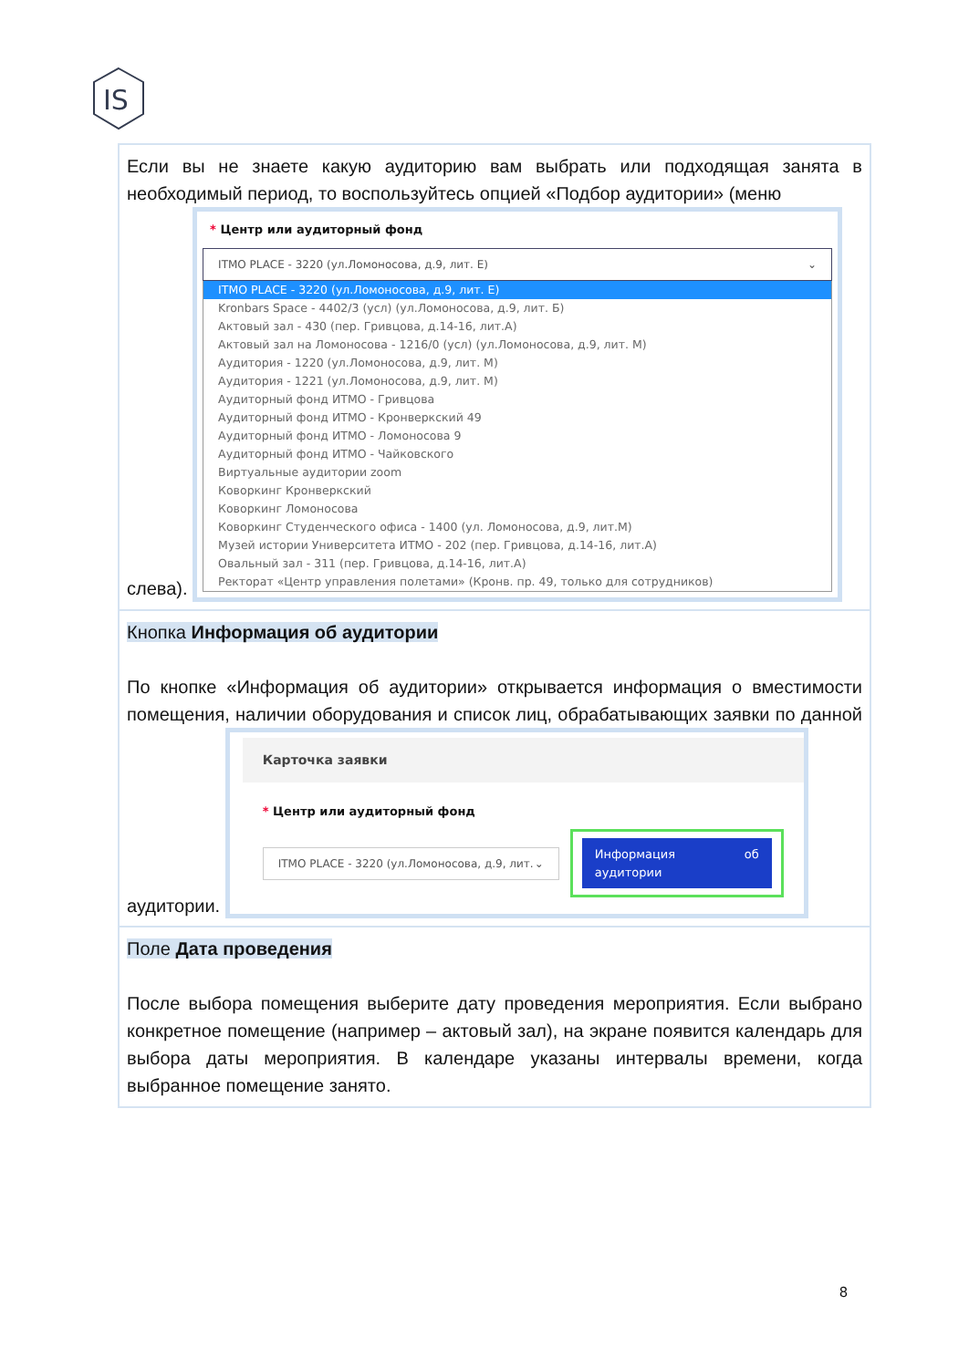IS
| Если вы не знаете какую аудиторию вам выбрать или подходящая занята в необходимый период, то воспользуйтесь опцией «Подбор аудитории» (меню слева). * Центр или аудиторный фонд ITMO PLACE - 3220 (ул.Ломоносова, д.9, лит. Е) ⌄ ITMO PLACE - 3220 (ул.Ломоносова, д.9, лит. Е) Kronbars Space - 4402/3 (усл) (ул.Ломоносова, д.9, лит. Б) Актовый зал - 430 (пер. Гривцова, д.14-16, лит.А) Актовый зал на Ломоносова - 1216/0 (усл) (ул.Ломоносова, д.9, лит. М) Аудитория - 1220 (ул.Ломоносова, д.9, лит. М) Аудитория - 1221 (ул.Ломоносова, д.9, лит. М) Аудиторный фонд ИТМО - Гривцова Аудиторный фонд ИТМО - Кронверкский 49 Аудиторный фонд ИТМО - Ломоносова 9 Аудиторный фонд ИТМО - Чайковского Виртуальные аудитории zoom Коворкинг Кронверкский Коворкинг Ломоносова Коворкинг Студенческого офиса - 1400 (ул. Ломоносова, д.9, лит.М) Музей истории Университета ИТМО - 202 (пер. Гривцова, д.14-16, лит.А) Овальный зал - 311 (пер. Гривцова, д.14-16, лит.А) Ректорат «Центр управления полетами» (Кронв. пр. 49, только для сотрудников) |
| Кнопка Информация об аудитории По кнопке «Информация об аудитории» открывается информация о вместимости помещения, наличии оборудования и список лиц, обрабатывающих заявки по данной аудитории. Карточка заявки * Центр или аудиторный фонд ITMO PLACE - 3220 (ул.Ломоносова, д.9, лит. ⌄ Информация об аудитории |
| Поле Дата проведения После выбора помещения выберите дату проведения мероприятия. Если выбрано конкретное помещение (например – актовый зал), на экране появится календарь для выбора даты мероприятия. В календаре указаны интервалы времени, когда выбранное помещение занято. |
8